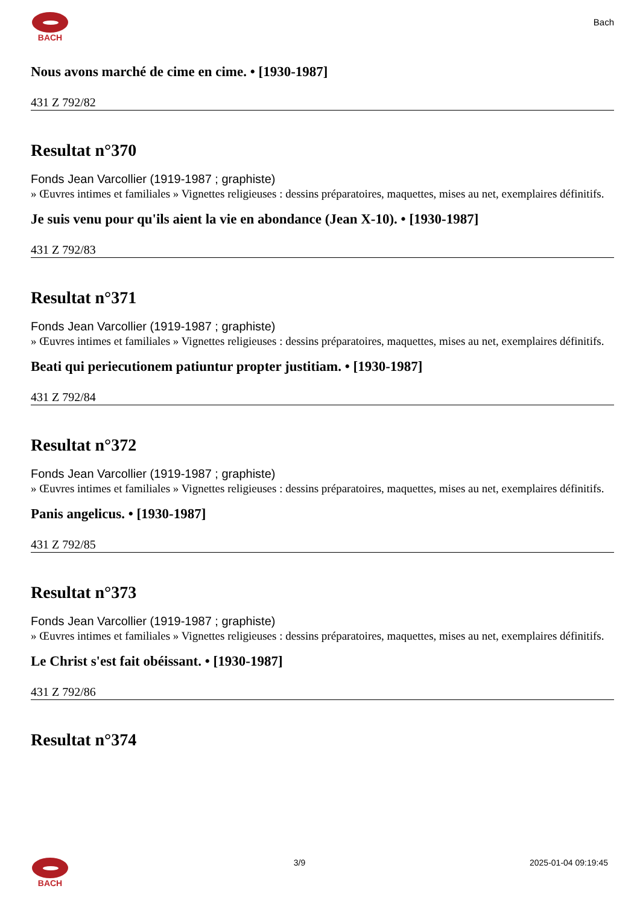BACH
Bach
Nous avons marché de cime en cime. • [1930-1987]
431 Z 792/82
Resultat n°370
Fonds Jean Varcollier (1919-1987 ; graphiste)
» Œuvres intimes et familiales » Vignettes religieuses : dessins préparatoires, maquettes, mises au net, exemplaires définitifs.
Je suis venu pour qu'ils aient la vie en abondance (Jean X-10). • [1930-1987]
431 Z 792/83
Resultat n°371
Fonds Jean Varcollier (1919-1987 ; graphiste)
» Œuvres intimes et familiales » Vignettes religieuses : dessins préparatoires, maquettes, mises au net, exemplaires définitifs.
Beati qui periecutionem patiuntur propter justitiam. • [1930-1987]
431 Z 792/84
Resultat n°372
Fonds Jean Varcollier (1919-1987 ; graphiste)
» Œuvres intimes et familiales » Vignettes religieuses : dessins préparatoires, maquettes, mises au net, exemplaires définitifs.
Panis angelicus. • [1930-1987]
431 Z 792/85
Resultat n°373
Fonds Jean Varcollier (1919-1987 ; graphiste)
» Œuvres intimes et familiales » Vignettes religieuses : dessins préparatoires, maquettes, mises au net, exemplaires définitifs.
Le Christ s'est fait obéissant. • [1930-1987]
431 Z 792/86
Resultat n°374
BACH 3/9 2025-01-04 09:19:45